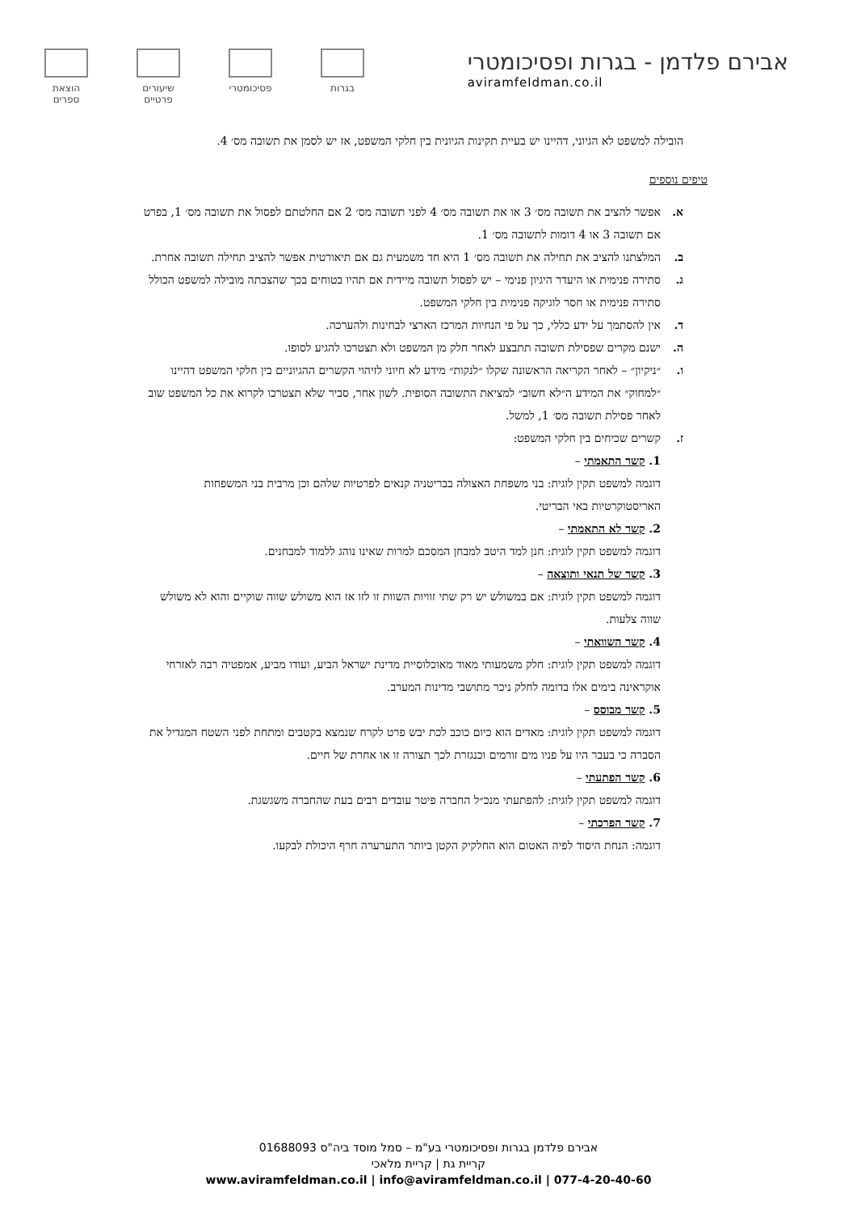אבירם פלדמן - בגרות ופסיכומטרי
aviramfeldman.co.il
בגרות פסיכומטרי שיעורים
פרטיים
הוצאת
ספרים
הובילה למשפט לא הגיוני, דהיינו יש בעיית תקינות הגיונית בין חלקי המשפט, אז יש לסמן את תשובה מס׳ 4.
טיפים נוספים
א. אפשר להציב את תשובה מס׳ 3 או את תשובה מס׳ 4 לפני תשובה מס׳ 2 אם החלטתם לפסול את תשובה מס׳ 1, בפרט אם תשובה 3 או 4 דומות לתשובה מס׳ 1.
ב. המלצתנו להציב את תחילה את תשובה מס׳ 1 היא חד משמעית גם אם תיאורטית אפשר להציב תחילה תשובה אחרת.
ג. סתירה פנימית או היעדר היגיון פנימי – יש לפסול תשובה מיידית אם תהיו בטוחים בכך שהצבתה מובילה למשפט הכולל סתירה פנימית או חסר לוגיקה פנימית בין חלקי המשפט.
ד. אין להסתמך על ידע כללי, כך על פי הנחיות המרכז הארצי לבחינות ולהערכה.
ה. ישנם מקרים שפסילת תשובה תתבצע לאחר חלק מן המשפט ולא תצטרכו להגיע לסופו.
ו. ״ניקיון״ – לאחר הקריאה הראשונה שקלו ״לנקות״ מידע לא חיוני לזיהוי הקשרים ההגיוניים בין חלקי המשפט דהיינו ״למחוק״ את המידע ה״לא חשוב״ למציאת התשובה הסופית. לשון אחר, סביר שלא תצטרכו לקרוא את כל המשפט שוב לאחר פסילת תשובה מס׳ 1, למשל.
ז. קשרים שכיחים בין חלקי המשפט:
1. קשר התאמתי –
דוגמה למשפט תקין לוגית: בני משפחת האצולה בבריטניה קנאים לפרטיות שלהם וכן מרבית בני המשפחות האריסטוקרטיות באי הבריטי.
2. קשר לא התאמתי –
דוגמה למשפט תקין לוגית: חנן למד היטב למבחן המסכם למרות שאינו נוהג ללמוד למבחנים.
3. קשר של תנאי ותוצאה –
דוגמה למשפט תקין לוגית: אם במשולש יש רק שתי זוויות השוות זו לזו אז הוא משולש שווה שוקיים והוא לא משולש שווה צלעות.
4. קשר השוואתי –
דוגמה למשפט תקין לוגית: חלק משמעותי מאוד מאוכלוסיית מדינת ישראל הביע, ועודו מביע, אמפטיה רבה לאזרחי אוקראינה בימים אלו בדומה לחלק ניכר מתושבי מדינות המערב.
5. קשר מבוסס –
דוגמה למשפט תקין לוגית: מאדים הוא כיום כוכב לכת יבש פרט לקרח שנמצא בקטבים ומתחת לפני השטח המגדיל את הסברה כי בעבר היו על פניו מים זורמים וכנגזרת לכך תצורה זו או אחרת של חיים.
6. קשר הפתעתי –
דוגמה למשפט תקין לוגית: להפתעתי מנכ״ל החברה פיטר עובדים רבים בעת שהחברה משגשגת.
7. קשר הפרכתי –
דוגמה: הנחת היסוד לפיה האטום הוא החלקיק הקטן ביותר התערערה חרף היכולת לבקעו.
אבירם פלדמן בגרות ופסיכומטרי בע"מ – סמל מוסד ביה"ס 01688093
קריית גת | קריית מלאכי
www.aviramfeldman.co.il | info@aviramfeldman.co.il | 077-4-20-40-60